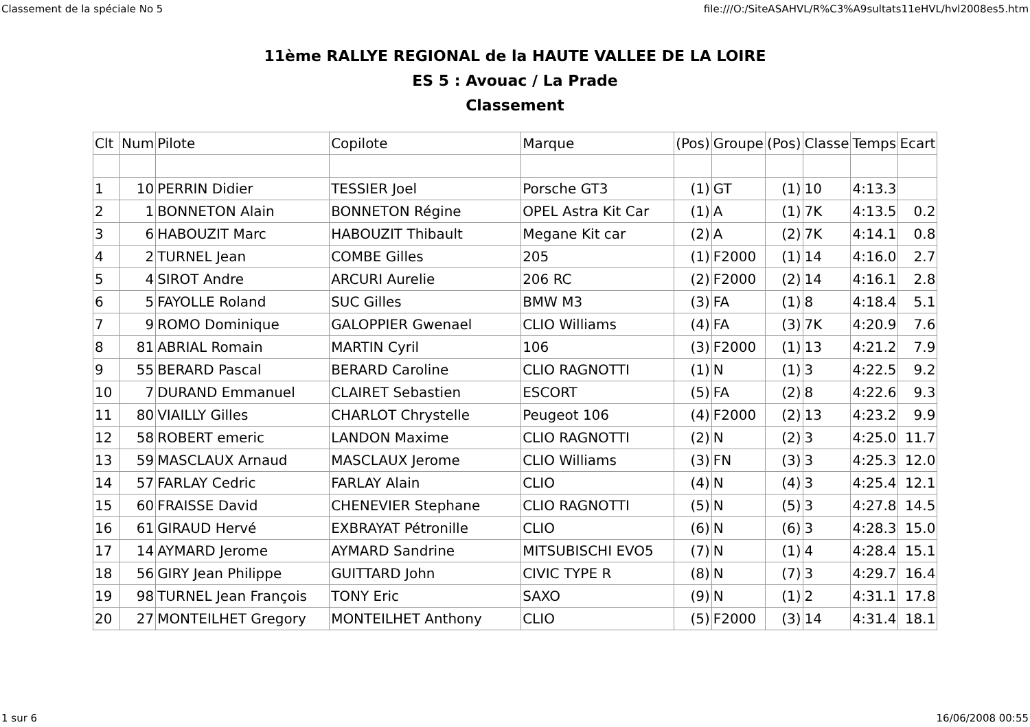Classement de la spéciale No 5 file:///O:/SiteASAHVL/R%C3%A9sultats11eHVL/hvl2008es5.htm
11ème RALLYE REGIONAL de la HAUTE VALLEE DE LA LOIRE
ES 5 : Avouac / La Prade
Classement
| Clt | Num | Pilote | Copilote | Marque | (Pos) | Groupe | (Pos) | Classe | Temps | Ecart |
| 1 | 10 | PERRIN Didier | TESSIER Joel | Porsche GT3 | (1) | GT | (1) | 10 | 4:13.3 | |
| 2 | 1 | BONNETON Alain | BONNETON Régine | OPEL Astra Kit Car | (1) | A | (1) | 7K | 4:13.5 | 0.2 |
| 3 | 6 | HABOUZIT Marc | HABOUZIT Thibault | Megane Kit car | (2) | A | (2) | 7K | 4:14.1 | 0.8 |
| 4 | 2 | TURNEL Jean | COMBE Gilles | 205 | (1) | F2000 | (1) | 14 | 4:16.0 | 2.7 |
| 5 | 4 | SIROT Andre | ARCURI Aurelie | 206 RC | (2) | F2000 | (2) | 14 | 4:16.1 | 2.8 |
| 6 | 5 | FAYOLLE Roland | SUC Gilles | BMW M3 | (3) | FA | (1) | 8 | 4:18.4 | 5.1 |
| 7 | 9 | ROMO Dominique | GALOPPIER Gwenael | CLIO Williams | (4) | FA | (3) | 7K | 4:20.9 | 7.6 |
| 8 | 81 | ABRIAL Romain | MARTIN Cyril | 106 | (3) | F2000 | (1) | 13 | 4:21.2 | 7.9 |
| 9 | 55 | BERARD Pascal | BERARD Caroline | CLIO RAGNOTTI | (1) | N | (1) | 3 | 4:22.5 | 9.2 |
| 10 | 7 | DURAND Emmanuel | CLAIRET Sebastien | ESCORT | (5) | FA | (2) | 8 | 4:22.6 | 9.3 |
| 11 | 80 | VIAILLY Gilles | CHARLOT Chrystelle | Peugeot 106 | (4) | F2000 | (2) | 13 | 4:23.2 | 9.9 |
| 12 | 58 | ROBERT emeric | LANDON Maxime | CLIO RAGNOTTI | (2) | N | (2) | 3 | 4:25.0 | 11.7 |
| 13 | 59 | MASCLAUX Arnaud | MASCLAUX Jerome | CLIO Williams | (3) | FN | (3) | 3 | 4:25.3 | 12.0 |
| 14 | 57 | FARLAY Cedric | FARLAY Alain | CLIO | (4) | N | (4) | 3 | 4:25.4 | 12.1 |
| 15 | 60 | FRAISSE David | CHENEVIER Stephane | CLIO RAGNOTTI | (5) | N | (5) | 3 | 4:27.8 | 14.5 |
| 16 | 61 | GIRAUD Hervé | EXBRAYAT Pétronille | CLIO | (6) | N | (6) | 3 | 4:28.3 | 15.0 |
| 17 | 14 | AYMARD Jerome | AYMARD Sandrine | MITSUBISCHI EVO5 | (7) | N | (1) | 4 | 4:28.4 | 15.1 |
| 18 | 56 | GIRY Jean Philippe | GUITTARD John | CIVIC TYPE R | (8) | N | (7) | 3 | 4:29.7 | 16.4 |
| 19 | 98 | TURNEL Jean François | TONY Eric | SAXO | (9) | N | (1) | 2 | 4:31.1 | 17.8 |
| 20 | 27 | MONTEILHET Gregory | MONTEILHET Anthony | CLIO | (5) | F2000 | (3) | 14 | 4:31.4 | 18.1 |
1 sur 6 16/06/2008 00:55